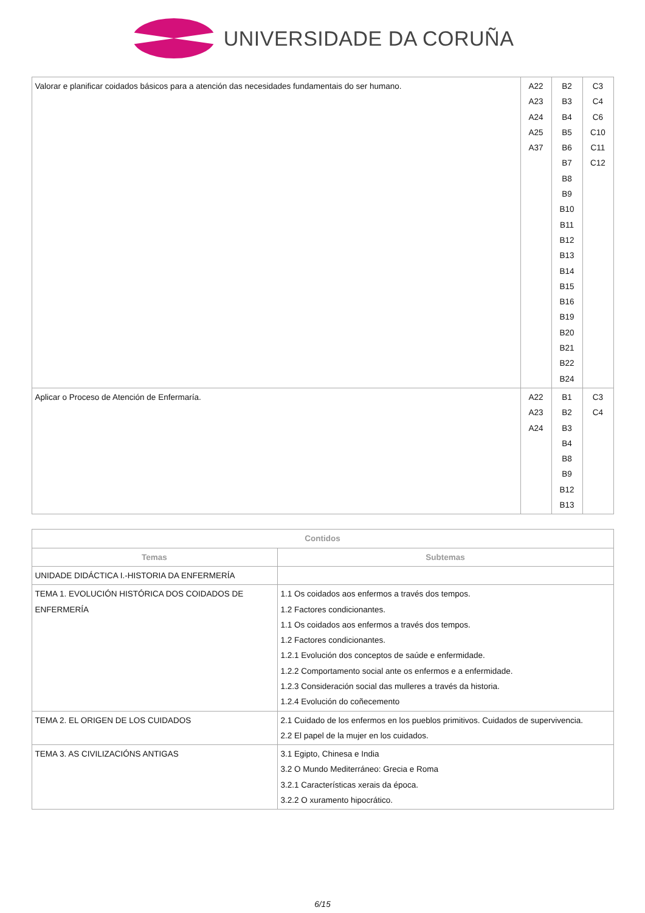UNIVERSIDADE DA CORUÑA
| Valorar e planificar coidados básicos para a atención das necesidades fundamentais do ser humano. | A22 A23 A24 A25 A37 | B2 B3 B4 B5 B6 B7 B8 B9 B10 B11 B12 B13 B14 B15 B16 B19 B20 B21 B22 B24 | C3 C4 C6 C10 C11 C12 |
| Aplicar o Proceso de Atención de Enfermaría. | A22 A23 A24 | B1 B2 B3 B4 B8 B9 B12 B13 | C3 C4 |
| Contidos | |
| --- | --- |
| Temas | Subtemas |
| UNIDADE DIDÁCTICA I.-HISTORIA DA ENFERMERÍA | |
| TEMA 1. EVOLUCIÓN HISTÓRICA DOS COIDADOS DE ENFERMERÍA | 1.1 Os coidados aos enfermos a través dos tempos. 1.2 Factores condicionantes. 1.1 Os coidados aos enfermos a través dos tempos. 1.2 Factores condicionantes. 1.2.1 Evolución dos conceptos de saúde e enfermidade. 1.2.2 Comportamento social ante os enfermos e a enfermidade. 1.2.3 Consideración social das mulleres a través da historia. 1.2.4 Evolución do coñecemento |
| TEMA 2. EL ORIGEN DE LOS CUIDADOS | 2.1 Cuidado de los enfermos en los pueblos primitivos. Cuidados de supervivencia. 2.2 El papel de la mujer en los cuidados. |
| TEMA 3. AS CIVILIZACIÓNS ANTIGAS | 3.1 Egipto, Chinesa e India 3.2 O Mundo Mediterráneo: Grecia e Roma 3.2.1 Características xerais da época. 3.2.2 O xuramento hipocrático. |
6/15